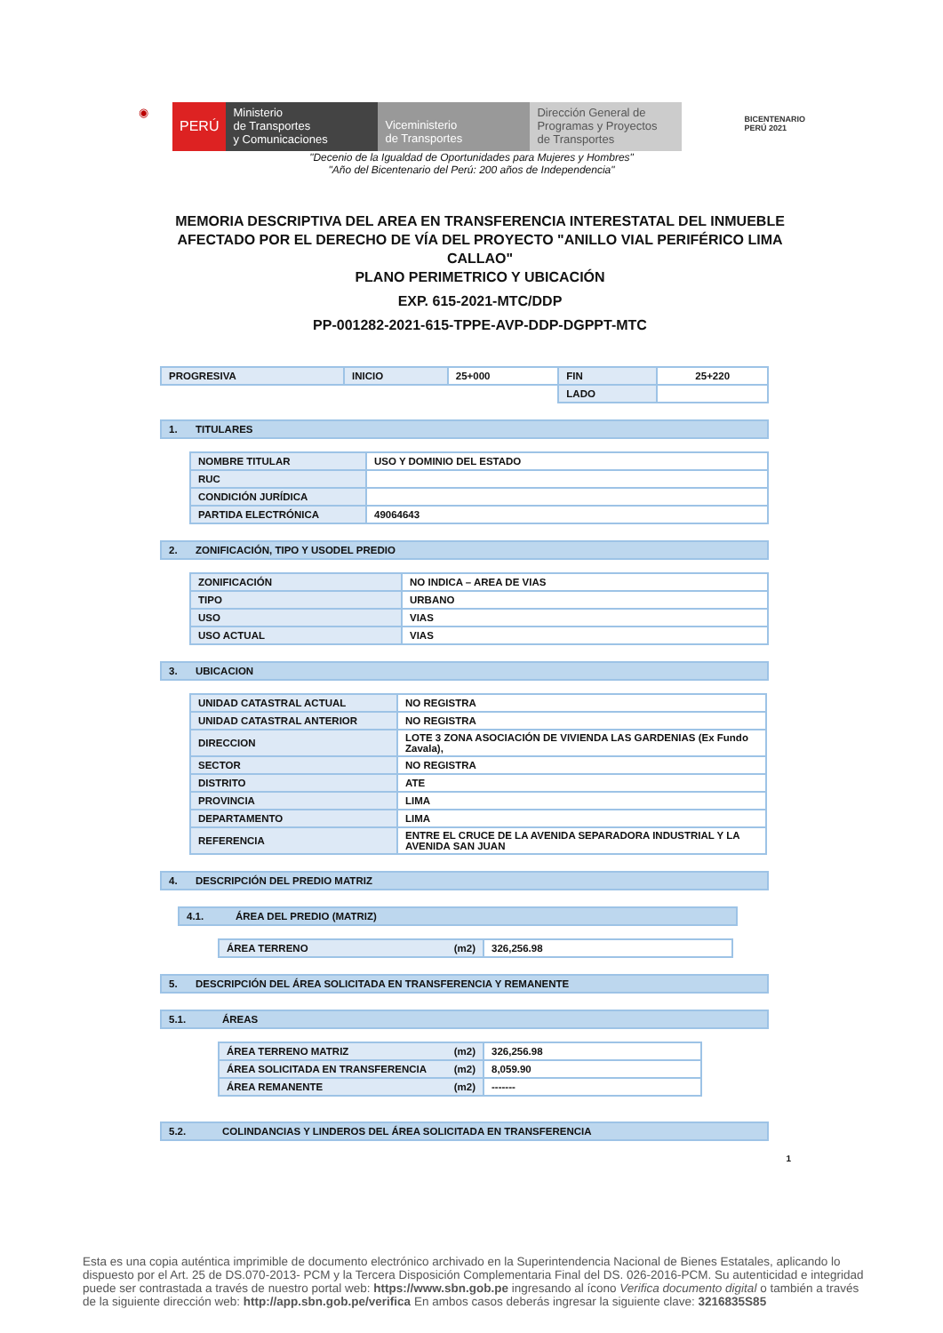◉
PERÚ
Ministerio
de Transportes
y Comunicaciones
Viceministerio
de Transportes
Dirección General de
Programas y Proyectos
de Transportes
BICENTENARIO
PERÚ 2021
"Decenio de la Igualdad de Oportunidades para Mujeres y Hombres"
"Año del Bicentenario del Perú: 200 años de Independencia"
MEMORIA DESCRIPTIVA DEL AREA EN TRANSFERENCIA INTERESTATAL DEL INMUEBLE AFECTADO POR EL DERECHO DE VÍA DEL PROYECTO "ANILLO VIAL PERIFÉRICO LIMA CALLAO"
PLANO PERIMETRICO Y UBICACIÓN
EXP. 615-2021-MTC/DDP
PP-001282-2021-615-TPPE-AVP-DDP-DGPPT-MTC
| PROGRESIVA | INICIO | 25+000 | FIN | 25+220 |
| | | | LADO | |
1. TITULARES
| NOMBRE TITULAR | USO Y DOMINIO DEL ESTADO |
| RUC | |
| CONDICIÓN JURÍDICA | |
| PARTIDA ELECTRÓNICA | 49064643 |
2. ZONIFICACIÓN, TIPO Y USODEL PREDIO
| ZONIFICACIÓN | NO INDICA – AREA DE VIAS |
| TIPO | URBANO |
| USO | VIAS |
| USO ACTUAL | VIAS |
3. UBICACION
| UNIDAD CATASTRAL ACTUAL | NO REGISTRA |
| UNIDAD CATASTRAL ANTERIOR | NO REGISTRA |
| DIRECCION | LOTE 3 ZONA ASOCIACIÓN DE VIVIENDA LAS GARDENIAS (Ex Fundo Zavala), |
| SECTOR | NO REGISTRA |
| DISTRITO | ATE |
| PROVINCIA | LIMA |
| DEPARTAMENTO | LIMA |
| REFERENCIA | ENTRE EL CRUCE DE LA AVENIDA SEPARADORA INDUSTRIAL Y LA AVENIDA SAN JUAN |
4. DESCRIPCIÓN DEL PREDIO MATRIZ
4.1. ÁREA DEL PREDIO (MATRIZ)
| ÁREA TERRENO (m2) | 326,256.98 |
5. DESCRIPCIÓN DEL ÁREA SOLICITADA EN TRANSFERENCIA Y REMANENTE
5.1. ÁREAS
| ÁREA TERRENO MATRIZ (m2) | 326,256.98 |
| ÁREA SOLICITADA EN TRANSFERENCIA (m2) | 8,059.90 |
| ÁREA REMANENTE (m2) | ------- |
5.2. COLINDANCIAS Y LINDEROS DEL ÁREA SOLICITADA EN TRANSFERENCIA
1
Esta es una copia auténtica imprimible de documento electrónico archivado en la Superintendencia Nacional de Bienes Estatales, aplicando lo dispuesto por el Art. 25 de DS.070-2013- PCM y la Tercera Disposición Complementaria Final del DS. 026-2016-PCM. Su autenticidad e integridad puede ser contrastada a través de nuestro portal web: https://www.sbn.gob.pe ingresando al ícono Verifica documento digital o también a través de la siguiente dirección web: http://app.sbn.gob.pe/verifica En ambos casos deberás ingresar la siguiente clave: 3216835S85